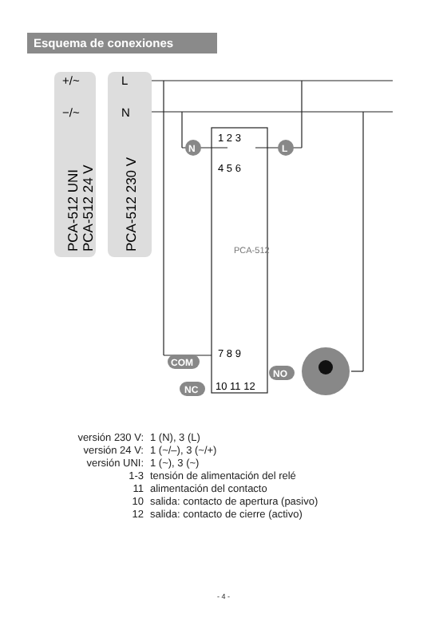Esquema de conexiones
+/~
−/~
L
N
PCA-512 UNI
PCA-512 24 V
PCA-512 230 V
1 2 3
4 5 6
PCA-512
7 8 9
10 11 12
N
L
COM
NO
NC
| versión 230 V: | 1 (N), 3 (L) |
| versión 24 V: | 1 (~/–), 3 (~/+) |
| versión UNI: | 1 (~), 3 (~) |
| 1-3 | tensión de alimentación del relé |
| 11 | alimentación del contacto |
| 10 | salida: contacto de apertura (pasivo) |
| 12 | salida: contacto de cierre (activo) |
- 4 -